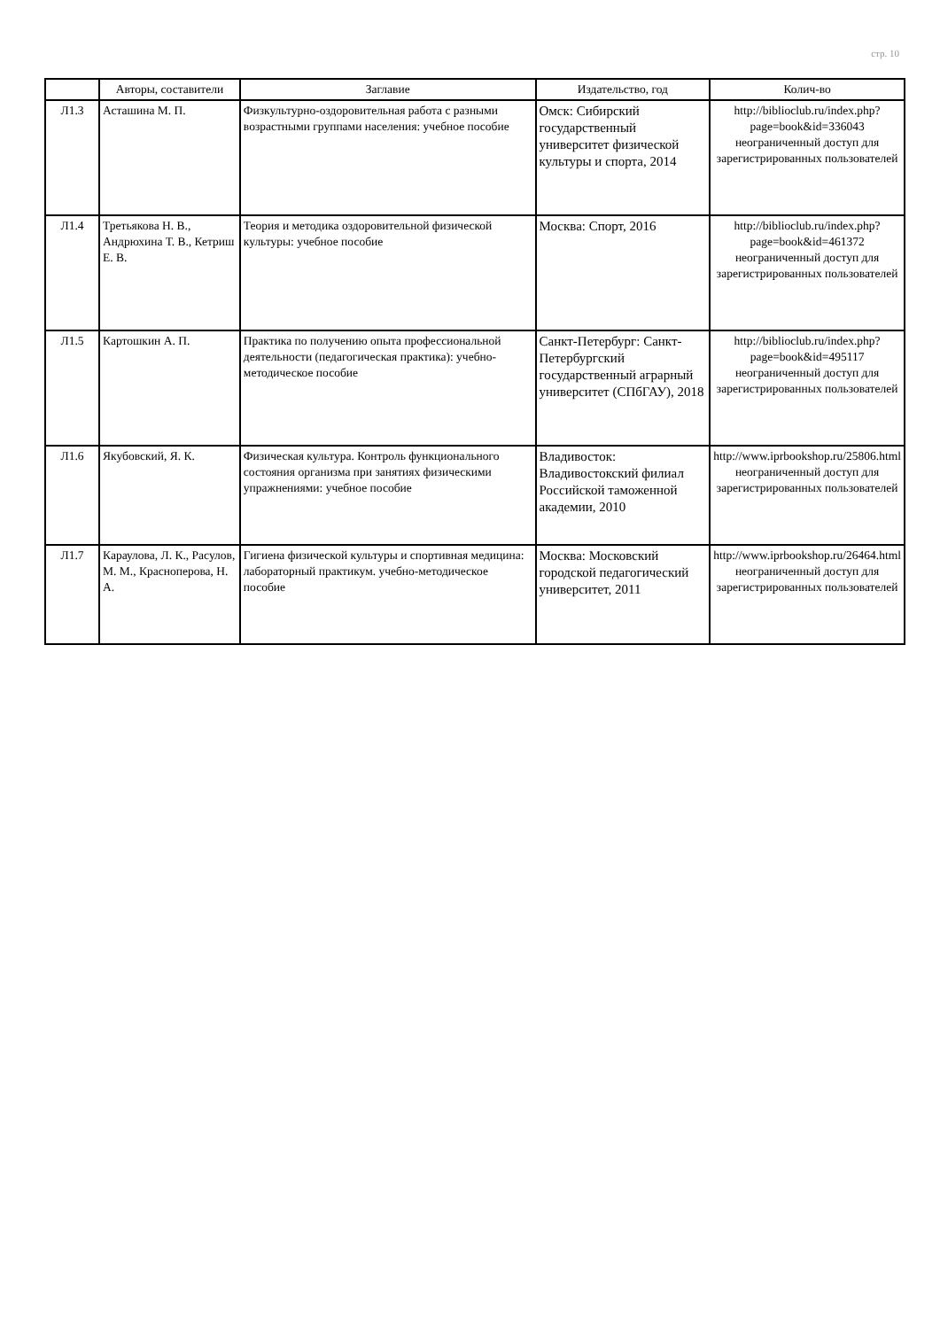стр. 10
| | Авторы, составители | Заглавие | Издательство, год | Колич-во |
| --- | --- | --- | --- | --- |
| Л1.3 | Асташина М. П. | Физкультурно-оздоровительная работа с разными возрастными группами населения: учебное пособие | Омск: Сибирский государственный университет физической культуры и спорта, 2014 | http://biblioclub.ru/index.php?page=book&id=336043 неограниченный доступ для зарегистрированных пользователей |
| Л1.4 | Третьякова Н. В., Андрюхина Т. В., Кетриш Е. В. | Теория и методика оздоровительной физической культуры: учебное пособие | Москва: Спорт, 2016 | http://biblioclub.ru/index.php?page=book&id=461372 неограниченный доступ для зарегистрированных пользователей |
| Л1.5 | Картошкин А. П. | Практика по получению опыта профессиональной деятельности (педагогическая практика): учебно-методическое пособие | Санкт-Петербург: Санкт-Петербургский государственный аграрный университет (СПбГАУ), 2018 | http://biblioclub.ru/index.php?page=book&id=495117 неограниченный доступ для зарегистрированных пользователей |
| Л1.6 | Якубовский, Я. К. | Физическая культура. Контроль функционального состояния организма при занятиях физическими упражнениями: учебное пособие | Владивосток: Владивостокский филиал Российской таможенной академии, 2010 | http://www.iprbookshop.ru/25806.html неограниченный доступ для зарегистрированных пользователей |
| Л1.7 | Караулова, Л. К., Расулов, М. М., Красноперова, Н. А. | Гигиена физической культуры и спортивная медицина: лабораторный практикум. учебно-методическое пособие | Москва: Московский городской педагогический университет, 2011 | http://www.iprbookshop.ru/26464.html неограниченный доступ для зарегистрированных пользователей |